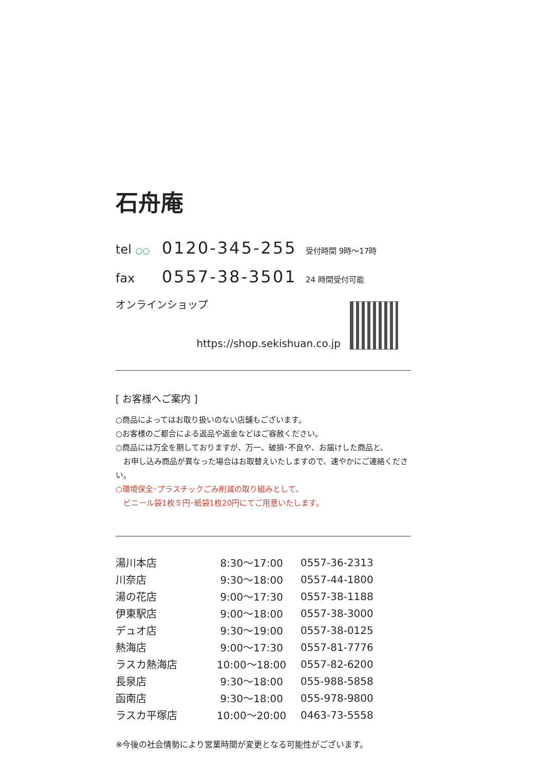石舟庵
tel ○○ 0120-345-255 受付時間 9時～17時
fax 0557-38-3501 24 時間受付可能
オンラインショップ
https://shop.sekishuan.co.jp
[ お客様へご案内 ]
○商品によってはお取り扱いのない店舗もございます。
○お客様のご都合による返品や返金などはご容赦ください。
○商品には万全を期しておりますが、万一、破損･不良や、お届けした商品と、
　お申し込み商品が異なった場合はお取替えいたしますので、速やかにご連絡ください。
○環境保全･プラスチックごみ削減の取り組みとして、
　ビニール袋1枚５円･紙袋1枚20円にてご用意いたします。
| 湯川本店 | 8:30～17:00 | 0557-36-2313 |
| 川奈店 | 9:30～18:00 | 0557-44-1800 |
| 湯の花店 | 9:00～17:30 | 0557-38-1188 |
| 伊東駅店 | 9:00～18:00 | 0557-38-3000 |
| デュオ店 | 9:30～19:00 | 0557-38-0125 |
| 熱海店 | 9:00～17:30 | 0557-81-7776 |
| ラスカ熱海店 | 10:00～18:00 | 0557-82-6200 |
| 長泉店 | 9:30～18:00 | 055-988-5858 |
| 函南店 | 9:30～18:00 | 055-978-9800 |
| ラスカ平塚店 | 10:00～20:00 | 0463-73-5558 |
※今後の社会情勢により営業時間が変更となる可能性がございます。